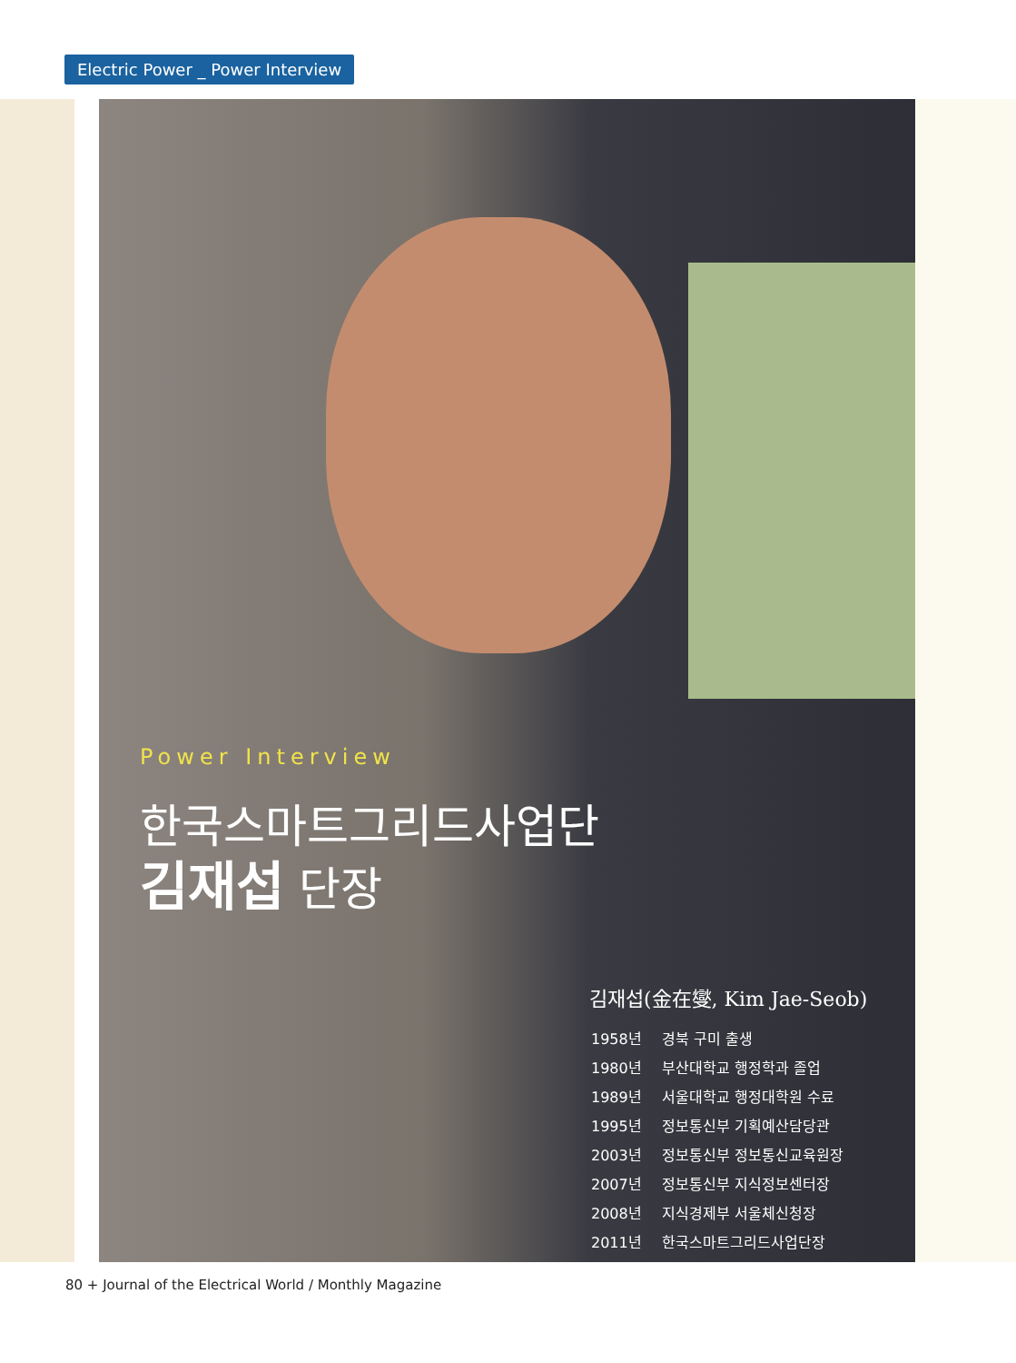Electric Power _ Power Interview
Power Interview
한국스마트그리드사업단
김재섭 단장
김재섭(金在燮, Kim Jae-Seob)
| 1958년 | 경북 구미 출생 |
| 1980년 | 부산대학교 행정학과 졸업 |
| 1989년 | 서울대학교 행정대학원 수료 |
| 1995년 | 정보통신부 기획예산담당관 |
| 2003년 | 정보통신부 정보통신교육원장 |
| 2007년 | 정보통신부 지식정보센터장 |
| 2008년 | 지식경제부 서울체신청장 |
| 2011년 | 한국스마트그리드사업단장 |
80 + Journal of the Electrical World / Monthly Magazine